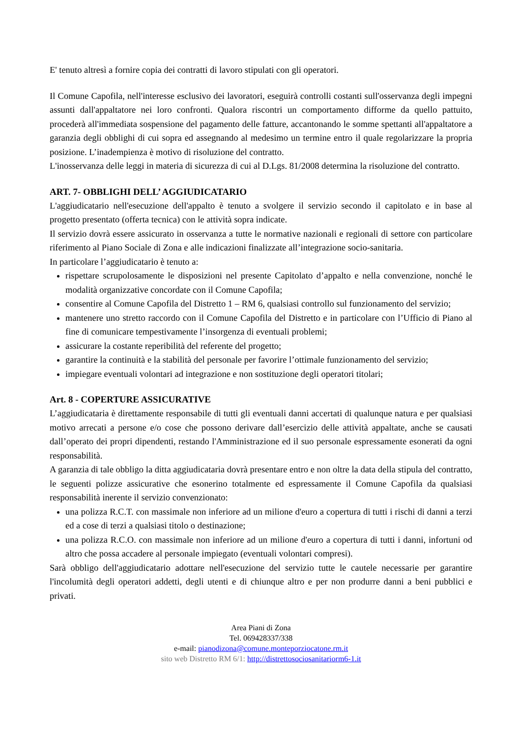E' tenuto altresì a fornire copia dei contratti di lavoro stipulati con gli operatori.
Il Comune Capofila, nell'interesse esclusivo dei lavoratori, eseguirà controlli costanti sull'osservanza degli impegni assunti dall'appaltatore nei loro confronti. Qualora riscontri un comportamento difforme da quello pattuito, procederà all'immediata sospensione del pagamento delle fatture, accantonando le somme spettanti all'appaltatore a garanzia degli obblighi di cui sopra ed assegnando al medesimo un termine entro il quale regolarizzare la propria posizione. L’inadempienza è motivo di risoluzione del contratto.
L'inosservanza delle leggi in materia di sicurezza di cui al D.Lgs. 81/2008 determina la risoluzione del contratto.
ART. 7- OBBLIGHI DELL’ AGGIUDICATARIO
L'aggiudicatario nell'esecuzione dell'appalto è tenuto a svolgere il servizio secondo il capitolato e in base al progetto presentato (offerta tecnica) con le attività sopra indicate.
Il servizio dovrà essere assicurato in osservanza a tutte le normative nazionali e regionali di settore con particolare riferimento al Piano Sociale di Zona e alle indicazioni finalizzate all’integrazione socio-sanitaria.
In particolare l’aggiudicatario è tenuto a:
rispettare scrupolosamente le disposizioni nel presente Capitolato d’appalto e nella convenzione, nonché le modalità organizzative concordate con il Comune Capofila;
consentire al Comune Capofila del Distretto 1 – RM 6, qualsiasi controllo sul funzionamento del servizio;
mantenere uno stretto raccordo con il Comune Capofila del Distretto e in particolare con l’Ufficio di Piano al fine di comunicare tempestivamente l’insorgenza di eventuali problemi;
assicurare la costante reperibilità del referente del progetto;
garantire la continuità e la stabilità del personale per favorire l’ottimale funzionamento del servizio;
impiegare eventuali volontari ad integrazione e non sostituzione degli operatori titolari;
Art. 8 - COPERTURE ASSICURATIVE
L’aggiudicataria è direttamente responsabile di tutti gli eventuali danni accertati di qualunque natura e per qualsiasi motivo arrecati a persone e/o cose che possono derivare dall’esercizio delle attività appaltate, anche se causati dall’operato dei propri dipendenti, restando l'Amministrazione ed il suo personale espressamente esonerati da ogni responsabilità.
A garanzia di tale obbligo la ditta aggiudicataria dovrà presentare entro e non oltre la data della stipula del contratto, le seguenti polizze assicurative che esonerino totalmente ed espressamente il Comune Capofila da qualsiasi responsabilità inerente il servizio convenzionato:
una polizza R.C.T. con massimale non inferiore ad un milione d'euro a copertura di tutti i rischi di danni a terzi ed a cose di terzi a qualsiasi titolo o destinazione;
una polizza R.C.O. con massimale non inferiore ad un milione d'euro a copertura di tutti i danni, infortuni od altro che possa accadere al personale impiegato (eventuali volontari compresi).
Sarà obbligo dell'aggiudicatario adottare nell'esecuzione del servizio tutte le cautele necessarie per garantire l'incolumità degli operatori addetti, degli utenti e di chiunque altro e per non produrre danni a beni pubblici e privati.
Area Piani di Zona
Tel. 069428337/338
e-mail: pianodizona@comune.monteporziocatone.rm.it
sito web Distretto RM 6/1: http://distrettosociosanitariorm6-1.it